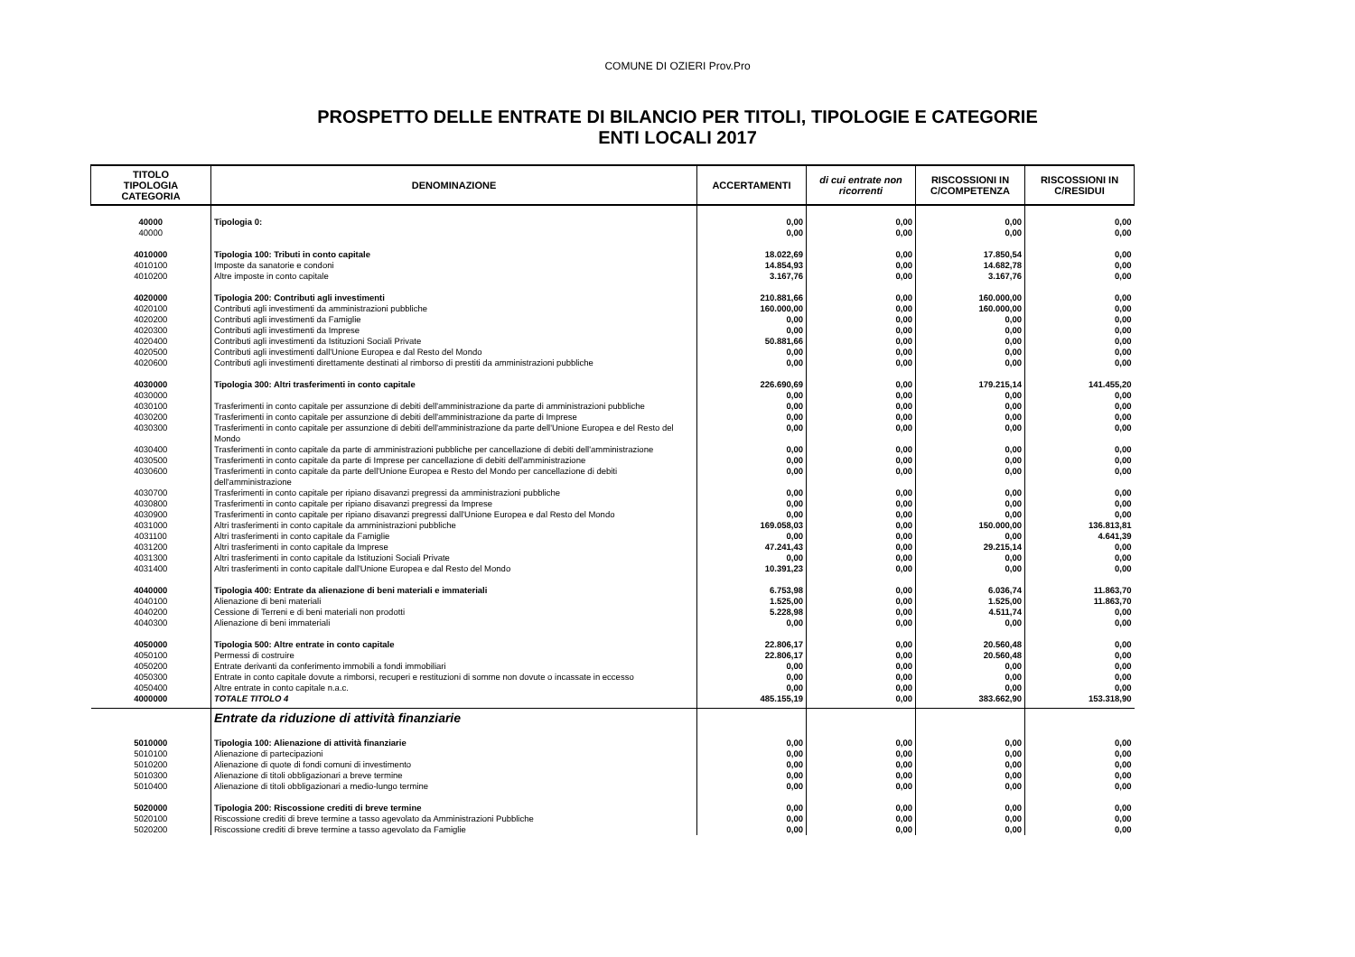COMUNE DI OZIERI Prov.Pro
PROSPETTO DELLE ENTRATE DI BILANCIO PER TITOLI, TIPOLOGIE E CATEGORIE
ENTI LOCALI 2017
| TITOLO TIPOLOGIA CATEGORIA | DENOMINAZIONE | ACCERTAMENTI | di cui entrate non ricorrenti | RISCOSSIONI IN C/COMPETENZA | RISCOSSIONI IN C/RESIDUI |
| --- | --- | --- | --- | --- | --- |
| 40000 | Tipologia 0: | 0,00 | 0,00 | 0,00 | 0,00 |
| 40000 | | 0,00 | 0,00 | 0,00 | 0,00 |
| 4010000 | Tipologia 100: Tributi in conto capitale | 18.022,69 | 0,00 | 17.850,54 | 0,00 |
| 4010100 | Imposte da sanatorie e condoni | 14.854,93 | 0,00 | 14.682,78 | 0,00 |
| 4010200 | Altre imposte in conto capitale | 3.167,76 | 0,00 | 3.167,76 | 0,00 |
| 4020000 | Tipologia 200: Contributi agli investimenti | 210.881,66 | 0,00 | 160.000,00 | 0,00 |
| 4020100 | Contributi agli investimenti da amministrazioni pubbliche | 160.000,00 | 0,00 | 160.000,00 | 0,00 |
| 4020200 | Contributi agli investimenti da Famiglie | 0,00 | 0,00 | 0,00 | 0,00 |
| 4020300 | Contributi agli investimenti da Imprese | 0,00 | 0,00 | 0,00 | 0,00 |
| 4020400 | Contributi agli investimenti da Istituzioni Sociali Private | 50.881,66 | 0,00 | 0,00 | 0,00 |
| 4020500 | Contributi agli investimenti dall'Unione Europea e dal Resto del Mondo | 0,00 | 0,00 | 0,00 | 0,00 |
| 4020600 | Contributi agli investimenti direttamente destinati al rimborso di prestiti da amministrazioni pubbliche | 0,00 | 0,00 | 0,00 | 0,00 |
| 4030000 | Tipologia 300: Altri trasferimenti in conto capitale | 226.690,69 | 0,00 | 179.215,14 | 141.455,20 |
| 4030000 | | 0,00 | 0,00 | 0,00 | 0,00 |
| 4030100 | Trasferimenti in conto capitale per assunzione di debiti dell'amministrazione da parte di amministrazioni pubbliche | 0,00 | 0,00 | 0,00 | 0,00 |
| 4030200 | Trasferimenti in conto capitale per assunzione di debiti dell'amministrazione da parte di Imprese | 0,00 | 0,00 | 0,00 | 0,00 |
| 4030300 | Trasferimenti in conto capitale per assunzione di debiti dell'amministrazione da parte dell'Unione Europea e del Resto del Mondo | 0,00 | 0,00 | 0,00 | 0,00 |
| 4030400 | Trasferimenti in conto capitale da parte di amministrazioni pubbliche per cancellazione di debiti dell'amministrazione | 0,00 | 0,00 | 0,00 | 0,00 |
| 4030500 | Trasferimenti in conto capitale da parte di Imprese per cancellazione di debiti dell'amministrazione | 0,00 | 0,00 | 0,00 | 0,00 |
| 4030600 | Trasferimenti in conto capitale da parte dell'Unione Europea e Resto del Mondo per cancellazione di debiti dell'amministrazione | 0,00 | 0,00 | 0,00 | 0,00 |
| 4030700 | Trasferimenti in conto capitale per ripiano disavanzi pregressi da amministrazioni pubbliche | 0,00 | 0,00 | 0,00 | 0,00 |
| 4030800 | Trasferimenti in conto capitale per ripiano disavanzi pregressi da Imprese | 0,00 | 0,00 | 0,00 | 0,00 |
| 4030900 | Trasferimenti in conto capitale per ripiano disavanzi pregressi dall'Unione Europea e dal Resto del Mondo | 0,00 | 0,00 | 0,00 | 0,00 |
| 4031000 | Altri trasferimenti in conto capitale da amministrazioni pubbliche | 169.058,03 | 0,00 | 150.000,00 | 136.813,81 |
| 4031100 | Altri trasferimenti in conto capitale da Famiglie | 0,00 | 0,00 | 0,00 | 4.641,39 |
| 4031200 | Altri trasferimenti in conto capitale da Imprese | 47.241,43 | 0,00 | 29.215,14 | 0,00 |
| 4031300 | Altri trasferimenti in conto capitale da Istituzioni Sociali Private | 0,00 | 0,00 | 0,00 | 0,00 |
| 4031400 | Altri trasferimenti in conto capitale dall'Unione Europea e dal Resto del Mondo | 10.391,23 | 0,00 | 0,00 | 0,00 |
| 4040000 | Tipologia 400: Entrate da alienazione di beni materiali e immateriali | 6.753,98 | 0,00 | 6.036,74 | 11.863,70 |
| 4040100 | Alienazione di beni materiali | 1.525,00 | 0,00 | 1.525,00 | 11.863,70 |
| 4040200 | Cessione di Terreni e di beni materiali non prodotti | 5.228,98 | 0,00 | 4.511,74 | 0,00 |
| 4040300 | Alienazione di beni immateriali | 0,00 | 0,00 | 0,00 | 0,00 |
| 4050000 | Tipologia 500: Altre entrate in conto capitale | 22.806,17 | 0,00 | 20.560,48 | 0,00 |
| 4050100 | Permessi di costruire | 22.806,17 | 0,00 | 20.560,48 | 0,00 |
| 4050200 | Entrate derivanti da conferimento immobili a fondi immobiliari | 0,00 | 0,00 | 0,00 | 0,00 |
| 4050300 | Entrate in conto capitale dovute a rimborsi, recuperi e restituzioni di somme non dovute o incassate in eccesso | 0,00 | 0,00 | 0,00 | 0,00 |
| 4050400 | Altre entrate in conto capitale n.a.c. | 0,00 | 0,00 | 0,00 | 0,00 |
| 4000000 | TOTALE TITOLO 4 | 485.155,19 | 0,00 | 383.662,90 | 153.318,90 |
| | Entrate da riduzione di attività finanziarie | | | | |
| 5010000 | Tipologia 100: Alienazione di attività finanziarie | 0,00 | 0,00 | 0,00 | 0,00 |
| 5010100 | Alienazione di partecipazioni | 0,00 | 0,00 | 0,00 | 0,00 |
| 5010200 | Alienazione di quote di fondi comuni di investimento | 0,00 | 0,00 | 0,00 | 0,00 |
| 5010300 | Alienazione di titoli obbligazionari a breve termine | 0,00 | 0,00 | 0,00 | 0,00 |
| 5010400 | Alienazione di titoli obbligazionari a medio-lungo termine | 0,00 | 0,00 | 0,00 | 0,00 |
| 5020000 | Tipologia 200: Riscossione crediti di breve termine | 0,00 | 0,00 | 0,00 | 0,00 |
| 5020100 | Riscossione crediti di breve termine a tasso agevolato da Amministrazioni Pubbliche | 0,00 | 0,00 | 0,00 | 0,00 |
| 5020200 | Riscossione crediti di breve termine a tasso agevolato da Famiglie | 0,00 | 0,00 | 0,00 | 0,00 |